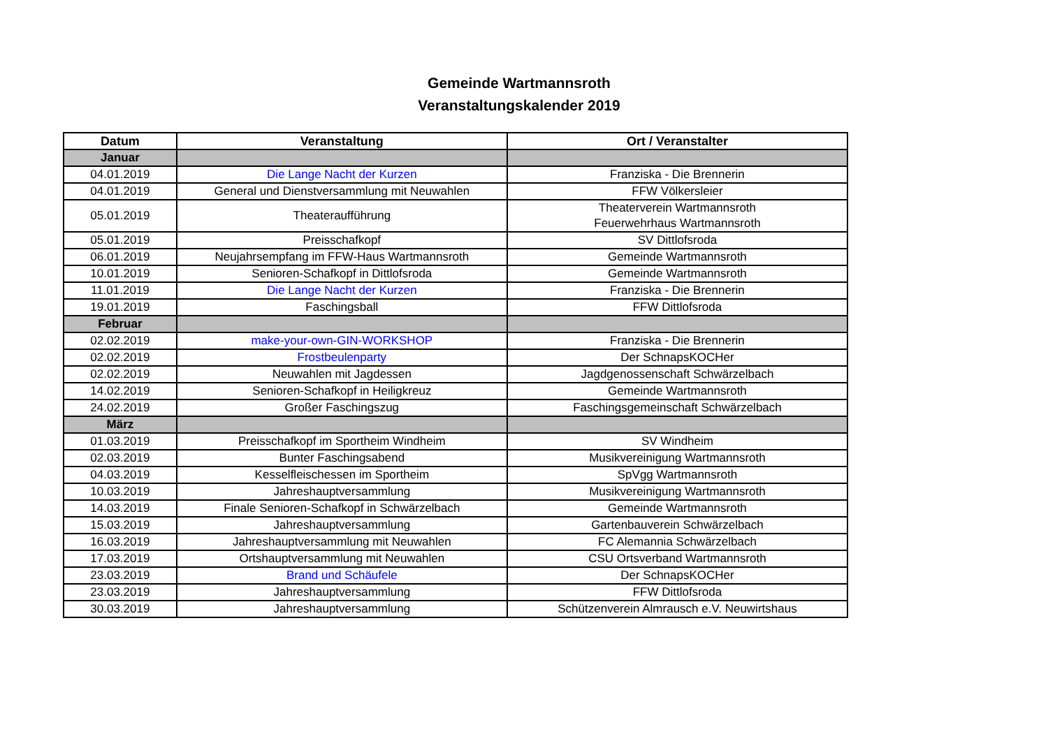Gemeinde Wartmannsroth
Veranstaltungskalender 2019
| Datum | Veranstaltung | Ort / Veranstalter |
| --- | --- | --- |
| Januar | | |
| 04.01.2019 | Die Lange Nacht der Kurzen | Franziska - Die Brennerin |
| 04.01.2019 | General und Dienstversammlung mit Neuwahlen | FFW Völkersleier |
| 05.01.2019 | Theateraufführung | Theaterverein Wartmannsroth Feuerwehrhaus Wartmannsroth |
| 05.01.2019 | Preisschafkopf | SV Dittlofsroda |
| 06.01.2019 | Neujahrsempfang im FFW-Haus Wartmannsroth | Gemeinde Wartmannsroth |
| 10.01.2019 | Senioren-Schafkopf in Dittlofsroda | Gemeinde Wartmannsroth |
| 11.01.2019 | Die Lange Nacht der Kurzen | Franziska - Die Brennerin |
| 19.01.2019 | Faschingsball | FFW Dittlofsroda |
| Februar | | |
| 02.02.2019 | make-your-own-GIN-WORKSHOP | Franziska - Die Brennerin |
| 02.02.2019 | Frostbeulenparty | Der SchnapsKOCHer |
| 02.02.2019 | Neuwahlen mit Jagdessen | Jagdgenossenschaft Schwärzelbach |
| 14.02.2019 | Senioren-Schafkopf in Heiligkreuz | Gemeinde Wartmannsroth |
| 24.02.2019 | Großer Faschingszug | Faschingsgemeinschaft Schwärzelbach |
| März | | |
| 01.03.2019 | Preisschafkopf im Sportheim Windheim | SV Windheim |
| 02.03.2019 | Bunter Faschingsabend | Musikvereinigung Wartmannsroth |
| 04.03.2019 | Kesselfleischessen im Sportheim | SpVgg Wartmannsroth |
| 10.03.2019 | Jahreshauptversammlung | Musikvereinigung Wartmannsroth |
| 14.03.2019 | Finale Senioren-Schafkopf in Schwärzelbach | Gemeinde Wartmannsroth |
| 15.03.2019 | Jahreshauptversammlung | Gartenbauverein Schwärzelbach |
| 16.03.2019 | Jahreshauptversammlung mit Neuwahlen | FC Alemannia Schwärzelbach |
| 17.03.2019 | Ortshauptversammlung mit Neuwahlen | CSU Ortsverband Wartmannsroth |
| 23.03.2019 | Brand und Schäufele | Der SchnapsKOCHer |
| 23.03.2019 | Jahreshauptversammlung | FFW Dittlofsroda |
| 30.03.2019 | Jahreshauptversammlung | Schützenverein Almrausch e.V. Neuwirtshaus |